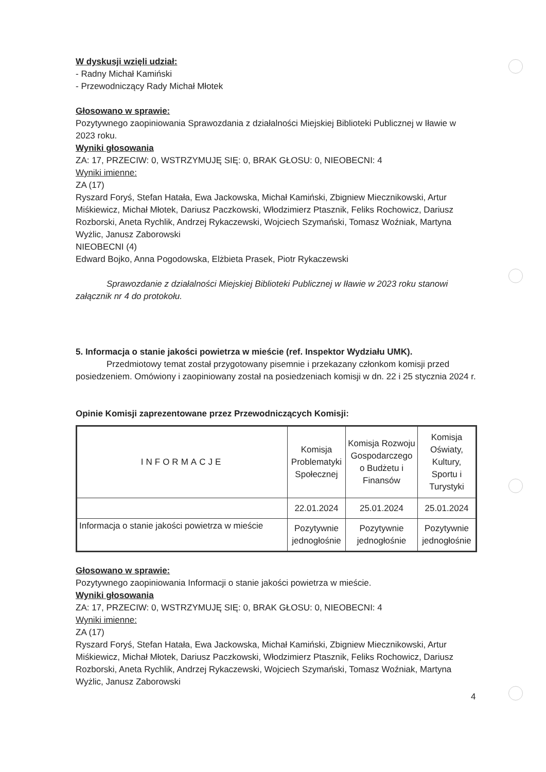W dyskusji wzięli udział:
- Radny Michał Kamiński
- Przewodniczący Rady Michał Młotek
Głosowano w sprawie:
Pozytywnego zaopiniowania Sprawozdania z działalności Miejskiej Biblioteki Publicznej w Iławie w 2023 roku.
Wyniki głosowania
ZA: 17, PRZECIW: 0, WSTRZYMUJĘ SIĘ: 0, BRAK GŁOSU: 0, NIEOBECNI: 4
Wyniki imienne:
ZA (17)
Ryszard Foryś, Stefan Hatała, Ewa Jackowska, Michał Kamiński, Zbigniew Miecznikowski, Artur Miśkiewicz, Michał Młotek, Dariusz Paczkowski, Włodzimierz Ptasznik, Feliks Rochowicz, Dariusz Rozborski, Aneta Rychlik, Andrzej Rykaczewski, Wojciech Szymański, Tomasz Woźniak, Martyna Wyżlic, Janusz Zaborowski
NIEOBECNI (4)
Edward Bojko, Anna Pogodowska, Elżbieta Prasek, Piotr Rykaczewski
Sprawozdanie z działalności Miejskiej Biblioteki Publicznej w Iławie w 2023 roku stanowi załącznik nr 4 do protokołu.
5. Informacja o stanie jakości powietrza w mieście (ref. Inspektor Wydziału UMK).
Przedmiotowy temat został przygotowany pisemnie i przekazany członkom komisji przed posiedzeniem. Omówiony i zaopiniowany został na posiedzeniach komisji w dn. 22 i 25 stycznia 2024 r.
Opinie Komisji zaprezentowane przez Przewodniczących Komisji:
| INFORMACJE | Komisja Problematyki Społecznej | Komisja Rozwoju Gospodarczego o Budżetu i Finansów | Komisja Oświaty, Kultury, Sportu i Turystyki |
| | 22.01.2024 | 25.01.2024 | 25.01.2024 |
| Informacja o stanie jakości powietrza w mieście | Pozytywnie jednogłośnie | Pozytywnie jednogłośnie | Pozytywnie jednogłośnie |
Głosowano w sprawie:
Pozytywnego zaopiniowania Informacji o stanie jakości powietrza w mieście.
Wyniki głosowania
ZA: 17, PRZECIW: 0, WSTRZYMUJĘ SIĘ: 0, BRAK GŁOSU: 0, NIEOBECNI: 4
Wyniki imienne:
ZA (17)
Ryszard Foryś, Stefan Hatała, Ewa Jackowska, Michał Kamiński, Zbigniew Miecznikowski, Artur Miśkiewicz, Michał Młotek, Dariusz Paczkowski, Włodzimierz Ptasznik, Feliks Rochowicz, Dariusz Rozborski, Aneta Rychlik, Andrzej Rykaczewski, Wojciech Szymański, Tomasz Woźniak, Martyna Wyżlic, Janusz Zaborowski
4